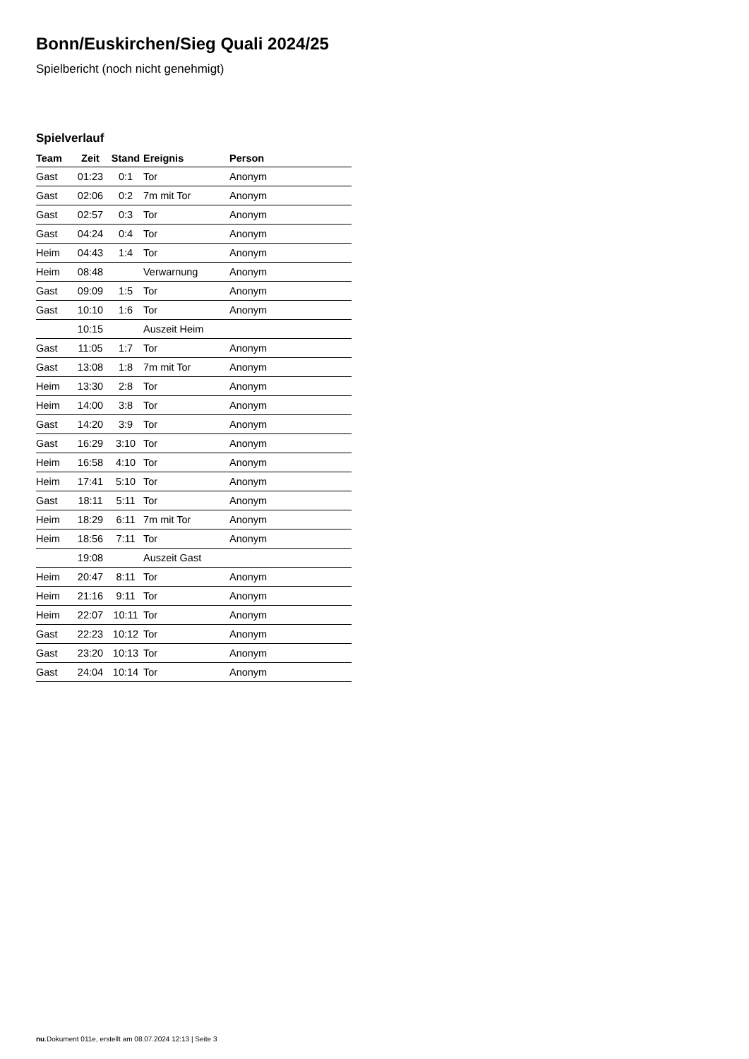Bonn/Euskirchen/Sieg Quali 2024/25
Spielbericht (noch nicht genehmigt)
Spielverlauf
| Team | Zeit | Stand | Ereignis | Person |
| --- | --- | --- | --- | --- |
| Gast | 01:23 | 0:1 | Tor | Anonym |
| Gast | 02:06 | 0:2 | 7m mit Tor | Anonym |
| Gast | 02:57 | 0:3 | Tor | Anonym |
| Gast | 04:24 | 0:4 | Tor | Anonym |
| Heim | 04:43 | 1:4 | Tor | Anonym |
| Heim | 08:48 | | Verwarnung | Anonym |
| Gast | 09:09 | 1:5 | Tor | Anonym |
| Gast | 10:10 | 1:6 | Tor | Anonym |
| | 10:15 | | Auszeit Heim | |
| Gast | 11:05 | 1:7 | Tor | Anonym |
| Gast | 13:08 | 1:8 | 7m mit Tor | Anonym |
| Heim | 13:30 | 2:8 | Tor | Anonym |
| Heim | 14:00 | 3:8 | Tor | Anonym |
| Gast | 14:20 | 3:9 | Tor | Anonym |
| Gast | 16:29 | 3:10 | Tor | Anonym |
| Heim | 16:58 | 4:10 | Tor | Anonym |
| Heim | 17:41 | 5:10 | Tor | Anonym |
| Gast | 18:11 | 5:11 | Tor | Anonym |
| Heim | 18:29 | 6:11 | 7m mit Tor | Anonym |
| Heim | 18:56 | 7:11 | Tor | Anonym |
| | 19:08 | | Auszeit Gast | |
| Heim | 20:47 | 8:11 | Tor | Anonym |
| Heim | 21:16 | 9:11 | Tor | Anonym |
| Heim | 22:07 | 10:11 | Tor | Anonym |
| Gast | 22:23 | 10:12 | Tor | Anonym |
| Gast | 23:20 | 10:13 | Tor | Anonym |
| Gast | 24:04 | 10:14 | Tor | Anonym |
nu.Dokument 011e, erstellt am 08.07.2024 12:13 | Seite 3